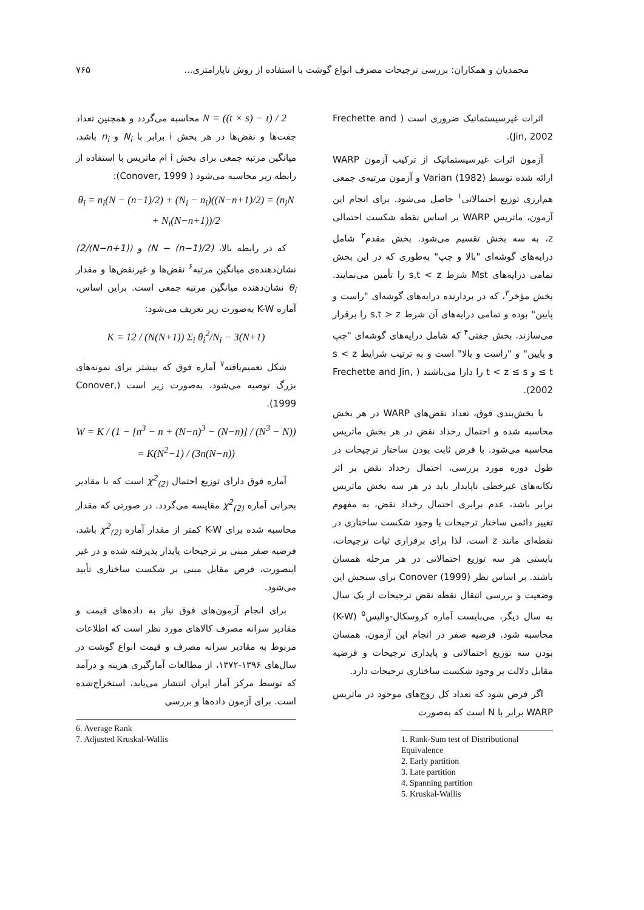محمدیان و همکاران: بررسی ترجیحات مصرف انواع گوشت با استفاده از روش ناپارامتری... ۷۶۵
اثرات غیرسیستماتیک ضروری است ( Frechette and Jin, 2002).
آزمون اثرات غیرسیستماتیک از ترکیب آزمون WARP ارائه شده توسط Varian (1982) و آزمون مرتبه‌ی جمعی هم‌ارزی توزیع احتمالاتی<sup>۱</sup> حاصل می‌شود. برای انجام این آزمون، ماتریس WARP بر اساس نقطه شکست احتمالی z، به سه بخش تقسیم می‌شود. بخش مقدم<sup>۲</sup> شامل درایه‌های گوشه‌ای "بالا و چپ" به‌طوری که در این بخش تمامی درایه‌های Mst شرط s,t < z را تأمین می‌نمایند. بخش مؤخر<sup>۳</sup>، که در بردارنده درایه‌های گوشه‌ای "راست و پایین" بوده و تمامی درایه‌های آن شرط s,t > z را برقرار می‌سازند. بخش جفتی<sup>۴</sup> که شامل درایه‌های گوشه‌ای "چپ و پایین" و "راست و بالا" است و به ترتیب شرایط s < z ≤ t و t < z ≤ s را دارا می‌باشند ( Frechette and Jin, 2002).
با بخش‌بندی فوق، تعداد نقض‌های WARP در هر بخش محاسبه شده و احتمال رخداد نقض در هر بخش ماتریس محاسبه می‌شود. با فرض ثابت بودن ساختار ترجیحات در طول دوره مورد بررسی، احتمال رخداد نقض بر اثر تکانه‌های غیرخطی ناپایدار باید در هر سه بخش ماتریس برابر باشد، عدم برابری احتمال رخداد نقض، به مفهوم تغییر دائمی ساختار ترجیحات یا وجود شکست ساختاری در نقطه‌ای مانند z است. لذا برای برقراری ثبات ترجیحات، بایستی هر سه توزیع احتمالاتی در هر مرحله همسان باشند. بر اساس نظر Conover (1999) برای سنجش این وضعیت و بررسی انتقال نقطه نقض ترجیحات از یک سال به سال دیگر، می‌بایست آماره کروسکال-والیس<sup>۵</sup> (K-W) محاسبه شود. فرضیه صفر در انجام این آزمون، همسان بودن سه توزیع احتمالاتی و پایداری ترجیحات و فرضیه مقابل دلالت بر وجود شکست ساختاری ترجیحات دارد.
اگر فرض شود که تعداد کل زوج‌های موجود در ماتریس WARP برابر با N است که به‌صورت
1. Rank-Sum test of Distributional Equivalence
2. Early partition
3. Late partition
4. Spanning partition
5. Kruskal-Wallis
N = ((t × s) − t) / 2 محاسبه می‌گردد و همچنین تعداد جفت‌ها و نقض‌ها در هر بخش i برابر با N<sub>i</sub> و n<sub>i</sub> باشد، میانگین مرتبه جمعی برای بخش i ام ماتریس با استفاده از رابطه زیر محاسبه می‌شود ( Conover, 1999):
θ<sub>i</sub> = n<sub>i</sub>(N − (n−1)/2) + (N<sub>i</sub> − n<sub>i</sub>)((N−n+1)/2) = (n<sub>i</sub>N + N<sub>i</sub>(N−n+1))/2
که در رابطه بالا، (N − (n−1)/2) و ((N−n+1)/2) نشان‌دهنده‌ی میانگین مرتبه<sup>۶</sup> نقض‌ها و غیرنقض‌ها و مقدار θ<sub>i</sub> نشان‌دهنده میانگین مرتبه جمعی است. براین اساس، آماره K-W به‌صورت زیر تعریف می‌شود:
K = 12 / (N(N+1)) Σ<sub>i</sub> θ<sub>i</sub><sup>2</sup>/N<sub>i</sub> − 3(N+1)
شکل تعمیم‌یافته<sup>۷</sup> آماره فوق که بیشتر برای نمونه‌های بزرگ توصیه می‌شود، به‌صورت زیر است (Conover, 1999).
W = K / (1 − [n<sup>3</sup> − n + (N−n)<sup>3</sup> − (N−n)] / (N<sup>3</sup> − N)) = K(N<sup>2</sup>−1) / (3n(N−n))
آماره فوق دارای توزیع احتمال χ<sup>2</sup><sub>(2)</sub> است که با مقادیر بحرانی آماره χ<sup>2</sup><sub>(2)</sub> مقایسه می‌گردد. در صورتی که مقدار محاسبه شده برای K-W کمتر از مقدار آماره χ<sup>2</sup><sub>(2)</sub> باشد، فرضیه صفر مبنی بر ترجیحات پایدار پذیرفته شده و در غیر اینصورت، فرض مقابل مبنی بر شکست ساختاری تأیید می‌شود.
برای انجام آزمون‌های فوق نیاز به داده‌های قیمت و مقادیر سرانه مصرف کالاهای مورد نظر است که اطلاعات مربوط به مقادیر سرانه مصرف و قیمت انواع گوشت در سال‌های ۱۳۹۶-۱۳۷۲، از مطالعات آمارگیری هزینه و درآمد که توسط مرکز آمار ایران انتشار می‌یابد، استخراج‌شده است. برای آزمون داده‌ها و بررسی
6. Average Rank
7. Adjusted Kruskal-Wallis